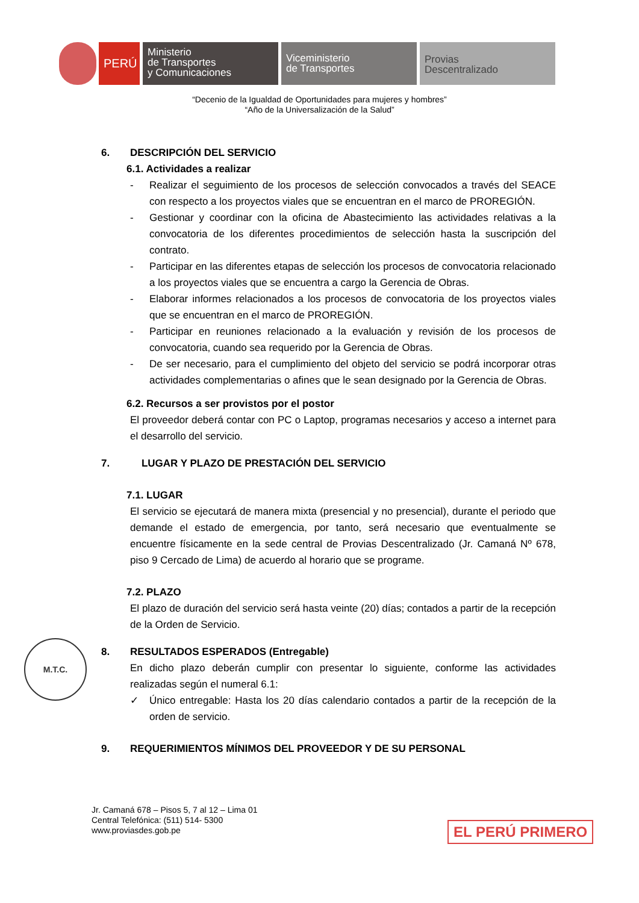PERÚ
Ministerio
de Transportes
y Comunicaciones
Viceministerio
de Transportes
Provias
Descentralizado
“Decenio de la Igualdad de Oportunidades para mujeres y hombres”
“Año de la Universalización de la Salud”
6. DESCRIPCIÓN DEL SERVICIO
6.1. Actividades a realizar
- Realizar el seguimiento de los procesos de selección convocados a través del SEACE con respecto a los proyectos viales que se encuentran en el marco de PROREGIÓN.
- Gestionar y coordinar con la oficina de Abastecimiento las actividades relativas a la convocatoria de los diferentes procedimientos de selección hasta la suscripción del contrato.
- Participar en las diferentes etapas de selección los procesos de convocatoria relacionado a los proyectos viales que se encuentra a cargo la Gerencia de Obras.
- Elaborar informes relacionados a los procesos de convocatoria de los proyectos viales que se encuentran en el marco de PROREGIÓN.
- Participar en reuniones relacionado a la evaluación y revisión de los procesos de convocatoria, cuando sea requerido por la Gerencia de Obras.
- De ser necesario, para el cumplimiento del objeto del servicio se podrá incorporar otras actividades complementarias o afines que le sean designado por la Gerencia de Obras.
6.2. Recursos a ser provistos por el postor
El proveedor deberá contar con PC o Laptop, programas necesarios y acceso a internet para el desarrollo del servicio.
7. LUGAR Y PLAZO DE PRESTACIÓN DEL SERVICIO
7.1. LUGAR
El servicio se ejecutará de manera mixta (presencial y no presencial), durante el periodo que demande el estado de emergencia, por tanto, será necesario que eventualmente se encuentre físicamente en la sede central de Provias Descentralizado (Jr. Camaná Nº 678, piso 9 Cercado de Lima) de acuerdo al horario que se programe.
7.2. PLAZO
El plazo de duración del servicio será hasta veinte (20) días; contados a partir de la recepción de la Orden de Servicio.
8. RESULTADOS ESPERADOS (Entregable)
En dicho plazo deberán cumplir con presentar lo siguiente, conforme las actividades realizadas según el numeral 6.1:
✓ Único entregable: Hasta los 20 días calendario contados a partir de la recepción de la orden de servicio.
9. REQUERIMIENTOS MÍNIMOS DEL PROVEEDOR Y DE SU PERSONAL
M.T.C.
Jr. Camaná 678 – Pisos 5, 7 al 12 – Lima 01
Central Telefónica: (511) 514- 5300
www.proviasdes.gob.pe
EL PERÚ PRIMERO